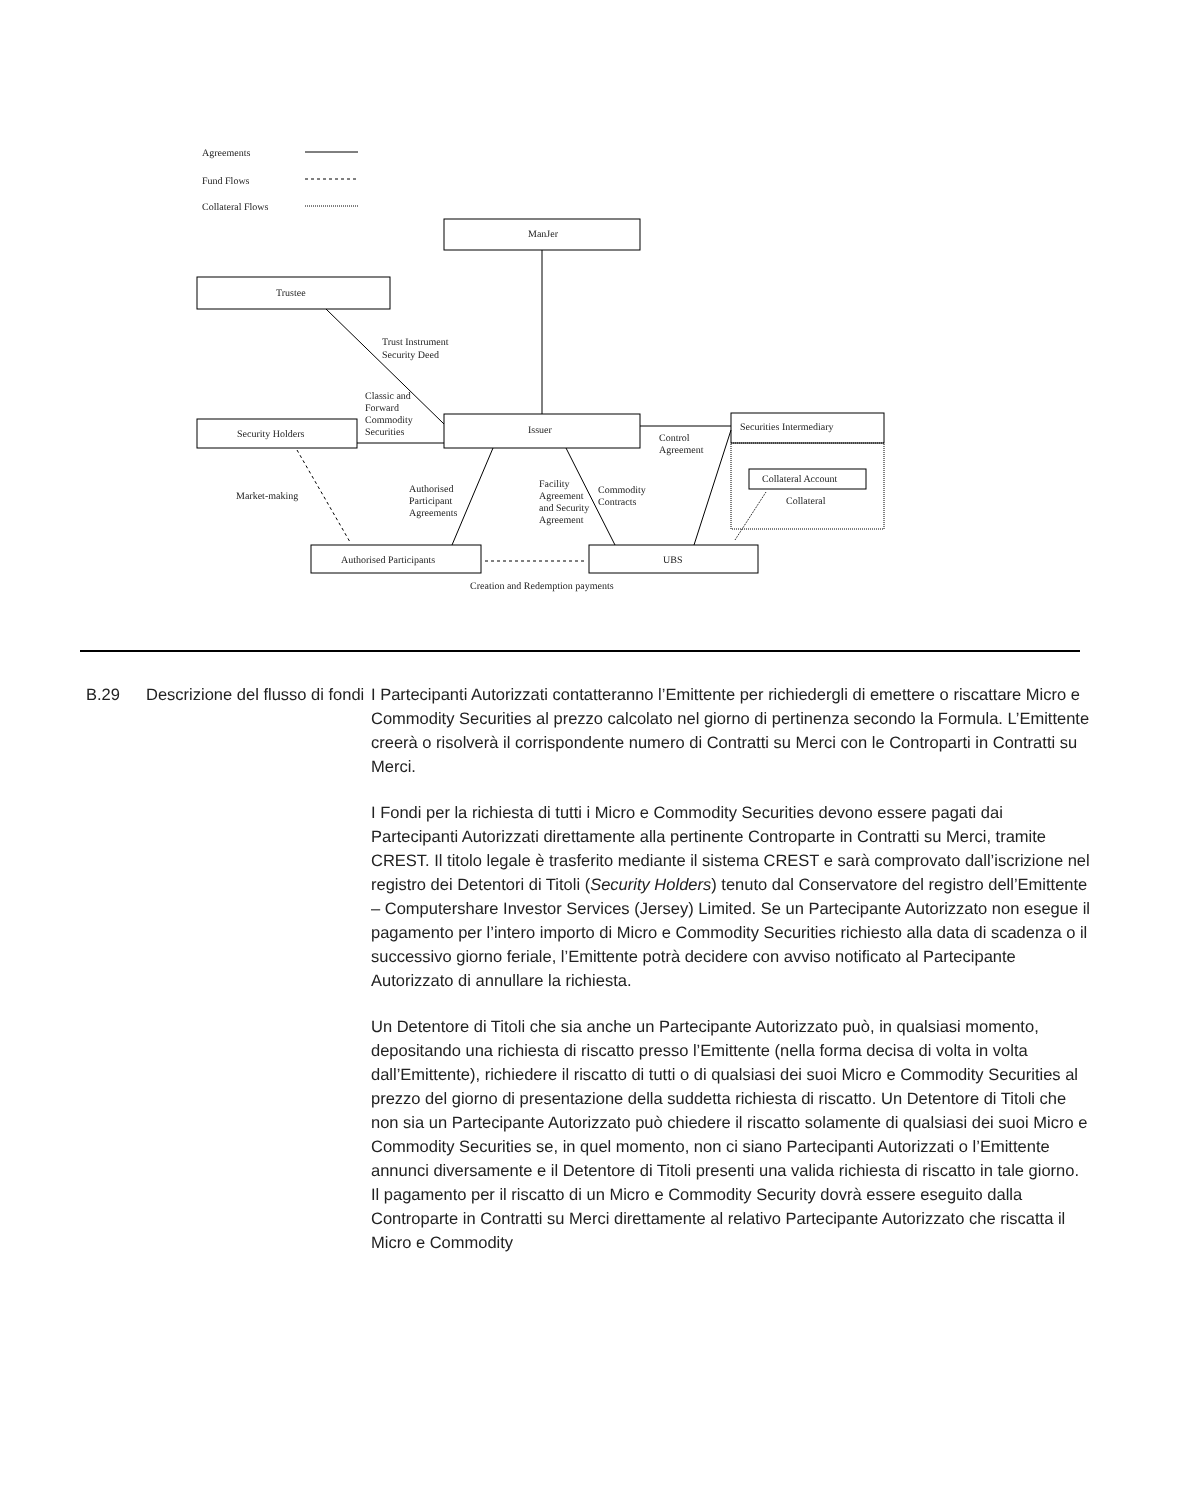Agreements
Fund Flows
Collateral Flows
ManJer
Trustee
Trust Instrument
Security Deed
Classic and
Forward
Commodity
Securities
Issuer
Security Holders
Securities Intermediary
Control
Agreement
Collateral Account
Collateral
Market-making
Authorised
Participant
Agreements
Facility
Agreement
and Security
Agreement
Commodity
Contracts
Authorised Participants UBS
Creation and Redemption payments
B.29 Descrizione del flusso di fondi
I Partecipanti Autorizzati contatteranno l’Emittente per richiedergli di emettere o riscattare Micro e Commodity Securities al prezzo calcolato nel giorno di pertinenza secondo la Formula. L’Emittente creerà o risolverà il corrispondente numero di Contratti su Merci con le Controparti in Contratti su Merci.
I Fondi per la richiesta di tutti i Micro e Commodity Securities devono essere pagati dai Partecipanti Autorizzati direttamente alla pertinente Controparte in Contratti su Merci, tramite CREST. Il titolo legale è trasferito mediante il sistema CREST e sarà comprovato dall’iscrizione nel registro dei Detentori di Titoli (Security Holders) tenuto dal Conservatore del registro dell’Emittente – Computershare Investor Services (Jersey) Limited. Se un Partecipante Autorizzato non esegue il pagamento per l’intero importo di Micro e Commodity Securities richiesto alla data di scadenza o il successivo giorno feriale, l’Emittente potrà decidere con avviso notificato al Partecipante Autorizzato di annullare la richiesta.
Un Detentore di Titoli che sia anche un Partecipante Autorizzato può, in qualsiasi momento, depositando una richiesta di riscatto presso l’Emittente (nella forma decisa di volta in volta dall’Emittente), richiedere il riscatto di tutti o di qualsiasi dei suoi Micro e Commodity Securities al prezzo del giorno di presentazione della suddetta richiesta di riscatto. Un Detentore di Titoli che non sia un Partecipante Autorizzato può chiedere il riscatto solamente di qualsiasi dei suoi Micro e Commodity Securities se, in quel momento, non ci siano Partecipanti Autorizzati o l’Emittente annunci diversamente e il Detentore di Titoli presenti una valida richiesta di riscatto in tale giorno. Il pagamento per il riscatto di un Micro e Commodity Security dovrà essere eseguito dalla Controparte in Contratti su Merci direttamente al relativo Partecipante Autorizzato che riscatta il Micro e Commodity